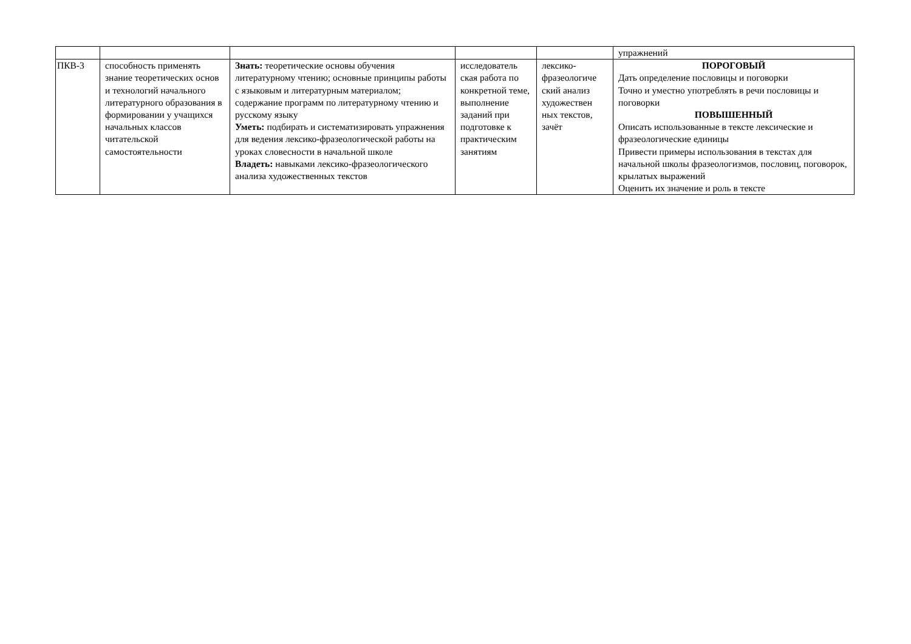| | | | | | упражнений |
| ПКВ-3 | способность применять знание теоретических основ и технологий начального литературного образования в формировании у учащихся начальных классов читательской самостоятельности | Знать: теоретические основы обучения литературному чтению; основные принципы работы с языковым и литературным материалом; содержание программ по литературному чтению и русскому языку Уметь: подбирать и систематизировать упражнения для ведения лексико-фразеологической работы на уроках словесности в начальной школе Владеть: навыками лексико-фразеологического анализа художественных текстов | исследователь ская работа по конкретной теме, выполнение заданий при подготовке к практическим занятиям | лексико-фразеологиче ский анализ художествен ных текстов, зачёт | ПОРОГОВЫЙ Дать определение пословицы и поговорки Точно и уместно употреблять в речи пословицы и поговорки ПОВЫШЕННЫЙ Описать использованные в тексте лексические и фразеологические единицы Привести примеры использования в текстах для начальной школы фразеологизмов, пословиц, поговорок, крылатых выражений Оценить их значение и роль в тексте |